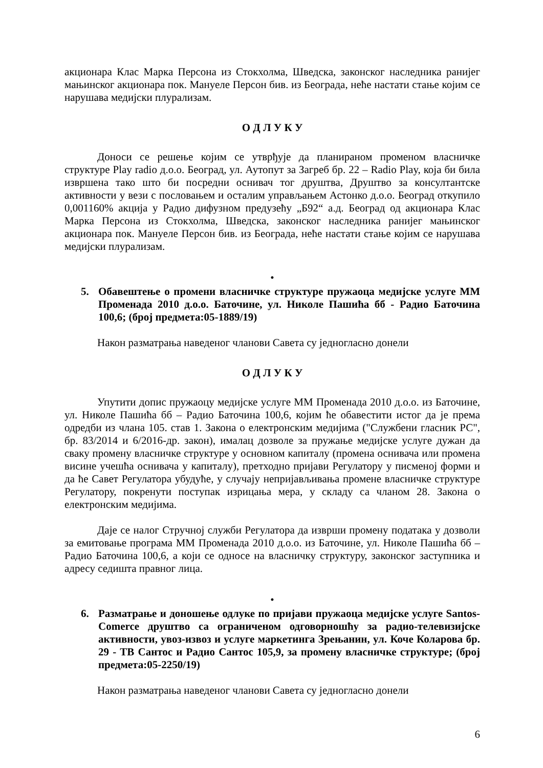акционара Клас Марка Персона из Стокхолма, Шведска, законског наследника ранијег мањинског акционара пок. Мануеле Персон бив. из Београда, неће настати стање којим се нарушава медијски плурализам.
О Д Л У К У
Доноси се решење којим се утврђује да планираном променом власничке структуре Play radio д.о.о. Београд, ул. Аутопут за Загреб бр. 22 – Radio Play, која би била извршена тако што би посредни оснивач тог друштва, Друштво за консултантске активности у вези с пословањем и осталим управљањем Астонко д.о.о. Београд откупило 0,001160% акција у Радио дифузном предузећу „Б92“ а.д. Београд од акционара Клас Марка Персона из Стокхолма, Шведска, законског наследника ранијег мањинског акционара пок. Мануеле Персон бив. из Београда, неће настати стање којим се нарушава медијски плурализам.
•
5. Обавештење о промени власничке структуре пружаоца медијске услуге ММ Променада 2010 д.о.о. Баточине, ул. Николе Пашића бб - Радио Баточина 100,6; (број предмета:05-1889/19)
Након разматрања наведеног чланови Савета су једногласно донели
О Д Л У К У
Упутити допис пружаоцу медијске услуге ММ Променада 2010 д.о.о. из Баточине, ул. Николе Пашића бб – Радио Баточина 100,6, којим ће обавестити истог да је према одредби из члана 105. став 1. Закона о електронским медијима ("Службени гласник РС", бр. 83/2014 и 6/2016-др. закон), ималац дозволе за пружање медијске услуге дужан да сваку промену власничке структуре у основном капиталу (промена оснивача или промена висине учешћа оснивача у капиталу), претходно пријави Регулатору у писменој форми и да ће Савет Регулатора убудуће, у случају непријављивања промене власничке структуре Регулатору, покренути поступак изрицања мера, у складу са чланом 28. Закона о електронским медијима.
Даје се налог Стручној служби Регулатора да изврши промену података у дозволи за емитовање програма ММ Променада 2010 д.о.о. из Баточине, ул. Николе Пашића бб – Радио Баточина 100,6, а који се односе на власничку структуру, законског заступника и адресу седишта правног лица.
•
6. Разматрање и доношење одлуке по пријави пружаоца медијске услуге Santos-Comerce друштво са ограниченом одговорношћу за радио-телевизијске активности, увоз-извоз и услуге маркетинга Зрењанин, ул. Коче Коларова бр. 29 - ТВ Сантос и Радио Сантос 105,9, за промену власничке структуре; (број предмета:05-2250/19)
Након разматрања наведеног чланови Савета су једногласно донели
6